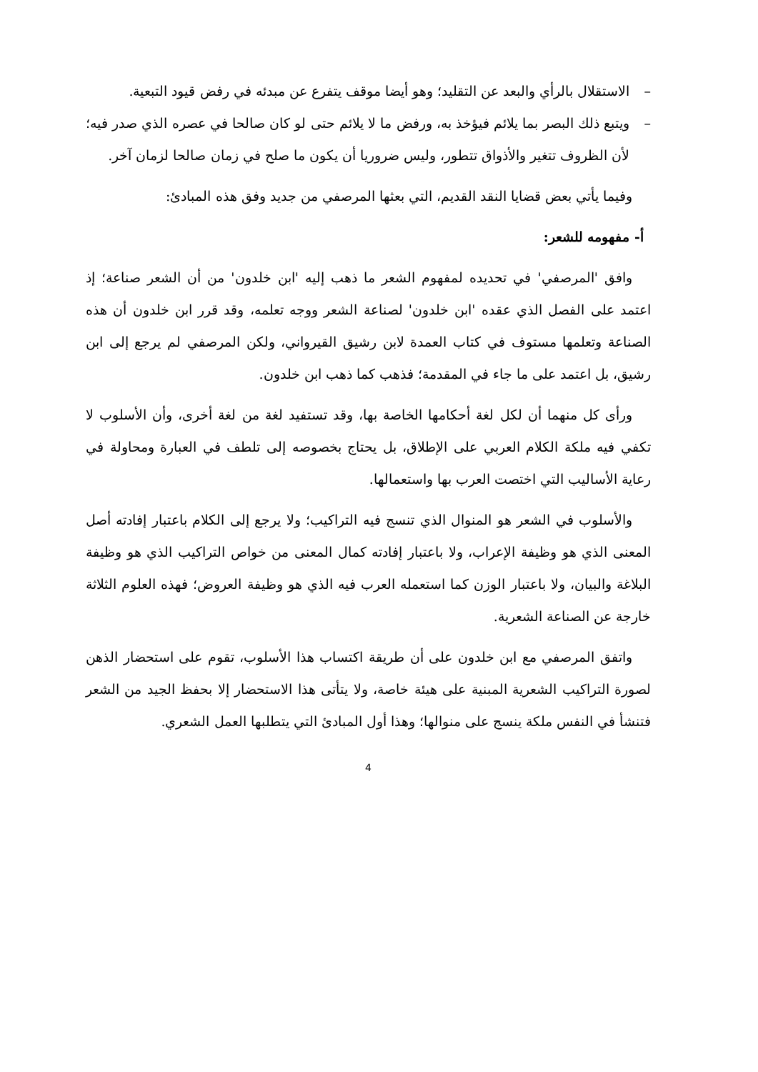– الاستقلال بالرأي والبعد عن التقليد؛ وهو أيضا موقف يتفرع عن مبدئه في رفض قيود التبعية.
– ويتبع ذلك البصر بما يلائم فيؤخذ به، ورفض ما لا يلائم حتى لو كان صالحا في عصره الذي صدر فيه؛ لأن الظروف تتغير والأذواق تتطور، وليس ضروريا أن يكون ما صلح في زمان صالحا لزمان آخر.
وفيما يأتي بعض قضايا النقد القديم، التي بعثها المرصفي من جديد وفق هذه المبادئ:
أ- مفهومه للشعر:
وافق 'المرصفي' في تحديده لمفهوم الشعر ما ذهب إليه 'ابن خلدون' من أن الشعر صناعة؛ إذ اعتمد على الفصل الذي عقده 'ابن خلدون' لصناعة الشعر ووجه تعلمه، وقد قرر ابن خلدون أن هذه الصناعة وتعلمها مستوف في كتاب العمدة لابن رشيق القيرواني، ولكن المرصفي لم يرجع إلى ابن رشيق، بل اعتمد على ما جاء في المقدمة؛ فذهب كما ذهب ابن خلدون.
ورأى كل منهما أن لكل لغة أحكامها الخاصة بها، وقد تستفيد لغة من لغة أخرى، وأن الأسلوب لا تكفي فيه ملكة الكلام العربي على الإطلاق، بل يحتاج بخصوصه إلى تلطف في العبارة ومحاولة في رعاية الأساليب التي اختصت العرب بها واستعمالها.
والأسلوب في الشعر هو المنوال الذي تنسج فيه التراكيب؛ ولا يرجع إلى الكلام باعتبار إفادته أصل المعنى الذي هو وظيفة الإعراب، ولا باعتبار إفادته كمال المعنى من خواص التراكيب الذي هو وظيفة البلاغة والبيان، ولا باعتبار الوزن كما استعمله العرب فيه الذي هو وظيفة العروض؛ فهذه العلوم الثلاثة خارجة عن الصناعة الشعرية.
واتفق المرصفي مع ابن خلدون على أن طريقة اكتساب هذا الأسلوب، تقوم على استحضار الذهن لصورة التراكيب الشعرية المبنية على هيئة خاصة، ولا يتأتى هذا الاستحضار إلا بحفظ الجيد من الشعر فتنشأ في النفس ملكة ينسج على منوالها؛ وهذا أول المبادئ التي يتطلبها العمل الشعري.
4